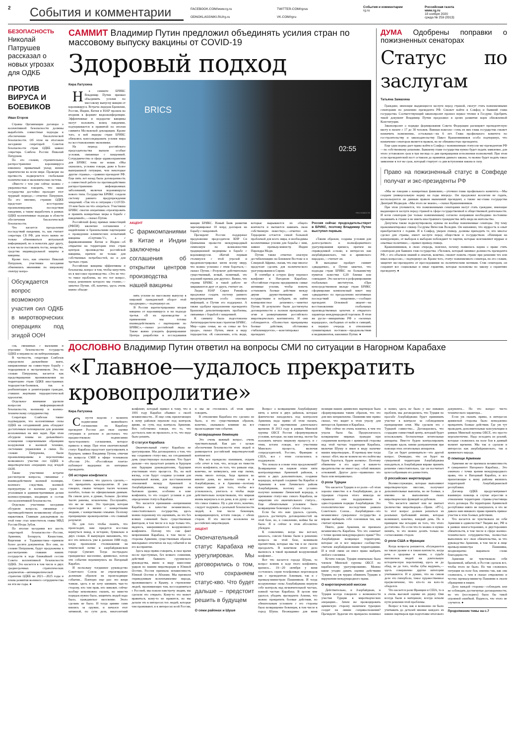2
События и комментарии
FACEBOOK.COM/www.rg.ru
ODNOKLASSNIKI.RU/rg.ru
TWITTER.COM/rgrus
VK.COM/rgru
События и комментарии
rg.ru
Российская газета
www.rg.ru
18 ноября 2020
среда № 259 (8313)
БЕЗОПАСНОСТЬ
Николай Патрушев рассказал о новых угрозах для ОДКБ
ПРОТИВ ВИРУСА И БОЕВИКОВ
Иван Егоров
Страны Организации договора о коллективной безопасности должны выработать совместные подходы к обеспечению биологической безопасности. Об этом на итоговом заседании секретарей Советов безопасности стран ОДКБ заявил секретарь Совбеза России Николай Патрушев.
По его словам, стремительное распространение коронавируса изменило привычный уклад жизни практически во всем мире. Проверке на прочность подвергается глобальная политическая и экономическая система.
«Вместе с тем уже сейчас можно с уверенностью говорить, что наши государства достойно проходят этот трудный период»,—отметил Патрушев. По его мнению, странам ОДКБ предстоит всесторонне проанализировать последствия пандемии, а также выработать в рамках ОДКБ коллективные подходы в области обеспечения биологической безопасности.
Что касается преодоления последствий пандемии, то, как считает секретарь СБ РФ, для этого важно не только обмениваться актуальной информацией, но и помогать друг другу, в том числе поставлять тесты, лекарства, средства индивидуальной защиты и вакцины.
Кроме того, как отметил Николай Патрушев, участники заседания обменялись мнениями по широкому спектру вопро-
Обсуждается вопрос возможного участия сил ОДКБ в миротворческих операциях под эгидой ООН
сов, связанных с вызовами и угрозами безопасности государств ОДКБ и мерами по их нейтрализации.
В частности, секретари Совбезов определили дальнейшие шаги, направленные на совместную борьбу с терроризмом и экстремизмом. Это, по словам Патрушева, касается как предотвращения проникновения на территорию стран ОДКБ иностранных террористов-боевиков, так и реабилитации и реинтеграции граждан, ставших жертвами террористической идеологии.
Отдельное внимание уделили вопросам информационной безопасности, военному и военно-техническому сотрудничеству.
Секретари Совбезов также подтвердили, что коллективные силы ОДКБ на сегодняшний день обладают достаточным потенциалом для решения возложенных на них задач. При этом обсудили планы их дальнейшего оснащения современными образцами вооружения и военной техники, системами управления и связи. По словам Патрушева, были проанализированы и перспективы возможного участия сил ОДКБ в миротворческих операциях под эгидой ООН.
Также участники встречи рассмотрели вопросы, связанные с взаимодействием военной полиции, военного следствия, военной прокуратуры и военных судов по уголовным и административным делам военнослужащих, входящих в состав сил коллективной безопасности.
Отдельно участники заседания обсудили вопросы, связанные с противодействием незаконному обороту наркотиков. Главным докладчиком по этой теме стал заместитель главы МВД России Игорь Зубов.
По итогам заседания все шесть секретарей безопасности—России, Армении, Беларуси, Казахстана, Киргизии и Таджикистана—приняли более десяти документов. Все они, по словам Патрушева, будут предложены к рассмотрению главами наших государств в ходе ближайшей сессии Совета коллективной безопасности ОДКБ. Это касается в том числе и двух среднесрочных стратегических документов—антинаркотической стратегии ОДКБ на 2021—2025 годы и плана развития военного сотрудничества на эти же годы. ●
САММИТ Владимир Путин предложил объединять усилия стран по массовому выпуску вакцины от COVID-19
Здоровый подход
Кира Латухина
На саммите БРИКС Владимир Путин призвал объединять усилия по массовому выпуску вакцин от коронавируса. Встреча лидеров Бразилии, России, Индии, Китая и ЮАР прошла во вторник в формате видеоконференции. Эффективные и недорогие вакцины могут положить конец пандемии, подчеркивается в принятой по итогам саммита Московской декларации. Кроме того, в ней лидеры стран БРИКС обязались консолидировать усилия мира по восстановлению экономики.
На период российского председательства выпали особые условия, связанные с пандемией. Сотрудничество в сфере здравоохранения для БРИКС тема не новая. «Мы оказались, условно говоря, даже в более выигрышной ситуации, чем некоторые другие страны»,—сравнил президент РФ. Еще пять лет назад была договоренность о совместной работе по противодействию распространению инфекционных заболеваний, включая коронавирусы нового типа. Государства БРИКС создали систему раннего предупреждения эпидемий. «Так что в ситуации с COVID-19 нам было на что опереться. Участники БРИКС смогли оперативно отреагировать и принять конкретные меры в борьбе с пандемией»,—сказал Путин.
Российский фонд прямых инвестиций (РФПИ) заключил соглашения с индийскими и бразильскими партнерами о проведении клинических испытаний вакцины «Спутник-V», а с фармкомпаниями Китая и Индии—об открытии на территории этих стран центров производства российской вакцины, причем не только для собственных потребностей, но и для третьих стран.
Российские вакцины эффективны и безопасны, вопрос в том, чтобы запустить их в массовое производство. «Это не что-то такое проблема, но это тот вопрос, перед решением которого мы стоим»,—заметил Путин. «И, конечно, здесь очень важно объеди-
BRICS
02:55
РИА НОВОСТИ
АКЦЕНТ
С фармкомпаниями в Китае и Индии заключены соглашения об открытии центров производства нашей вакцины
нять усилия по массовому выпуску в широкий гражданский оборот этой продукции»,—подчеркнул он.
В России зарегистрирована вторая вакцина от коронавируса и на подходе третья. «В их производстве и применении мы готовы взаимодействовать с партнерами по БРИКС»,—сказал российский лидер. Также важно ускорить формирование Центра разработки и исследования вакцин БРИКС. Новый Банк развития зарезервировал 10 млрд долларов на борьбу с пандемией.
Президент России поддержал предложение председателя КНР Си Цзиньпина провести международный симпозиум по возможностям традиционной медицины в борьбе с коронавирусом. «Китай первым столкнулся с этой угрозой и продемонстрировал затем всему миру, что можно успешно с этим бороться,—сказал Путин.—Результат действительно существенный, ясный, понятный, это хороший пример для других». Важно, что страны БРИКС в такой работе не закрываются друг от друга, считает он.
Лидер ЮАР Сирил Рамафоза предложил создать систему раннего предупреждения особо опасных инфекций, и Путин его поддержал. А также одобрил предложение президента Бразилии деполитизировать проблемы, связанные с борьбой с пандемией.
К саммиту была подготовлена Антитеррористическая стратегия БРИКС. Мир—одна семья, но «в семье не без урода», сказал Путин, имея в виду террористов. «К сожалению, есть люди, которые вырываются из общего контекста и пытаются навязать свою собственную повестку»,—отметил он. Терроризм остается самой большой проблемой для всего мира, и необходимы коллективные усилия для борьбы с ним, заявил премьер-министр Индии Нарендра Моди.
Путин также отметил опасную дестабилизацию на Ближнем Востоке и в Северной Африке, сказав, что еще многое предстоит сделать для политического урегулирования в Сирии.
В сентябре в острую фазу перешел конфликт в Нагорном Карабахе. «Российская сторона предприняла самые активные усилия, чтобы помочь остановить боевые действия между двумя дружественными нам государствами и побудить их найти компромиссное решение»,—заметил Путин. В результате были достигнуты договоренности о полном прекращении огня и развертывании российского миротворческого контингента. И они соблюдаются. «Полностью прекращены боевые действия, обстановка стабилизируется»,—констатировал президент.
Россия сейчас председательствует в БРИКС, поэтому Владимир Путин выступил первым.
«Таким образом, созданы условия для долгосрочного и полноформатного урегулирования кризиса, причем на справедливой основе, в интересах как азербайджанского, так и армянского народов»,—считает он.
В выходные пройдет саммит «двадцатки», и Путин заметил, что подходы стран БРИКС по большинству пунктов повестки G20 близки или совпадают. Это касается и реформирования глобальных институтов. «При непосредственном вкладе стран БРИКС сформирован комплексный пакет мер «двадцатки» по преодолению негативных последствий пандемии»,—сообщил президент. Основной акцент—на восстановлении глобальных производственных цепочек и открытого характера международной торговли. В этом же русле—инициатива РФ о «зеленых коридорах», свободных от войн и санкций, в первую очередь в отношении гуманитарных поставок—продовольствия и медикаментов, напомнил Путин. ●
ДУМА Одобрены поправки о пожизненных сенаторах
Статус по заслугам
Татьяна Замахина
Граждане, имеющие выдающиеся заслуги перед страной, смогут стать пожизненными сенаторами по решению президента РФ. Сможет войти в Совфед и бывший глава государства. Соответствующий законопроект прошел первое чтение в Госдуме. Одобрить такой документ Владимир Путин предложил в целях развития норм обновленной Конституции.
Законопроект о порядке формирования Совета Федерации расширяет президентскую квоту в палате с 17 до 30 человек. Важная новелла—семь из них глава государства сможет назначить пожизненно, остальных—на 6 лет. Глава профильного комитета по госстроительству и законодательству Павел Крашенинников особо подчеркнул, что назначение сенаторов является правом, но не обязанностью президента.
Еще одна норма дает право войти в Совфед с пожизненным статусом экс-президентам РФ—по собственному решению. Бывшему главе государства нужно будет подать заявление, для этого установлен срок в три месяца со дня прекращения исполнения полномочий. При этом если президентский пост оставлен до принятия данного закона, то можно будет подать такое заявление в тот же срок, который стартует со дня вступления закона в силу.
Право на пожизненный статус в Совфеде получат и экс-президенты РФ
«Мы не говорим о конкретных фамилиях,—уточнил глава профильного комитета.—Мы создаем универсальную норму на годы вперед». Он предложил коллегам не гадать, воспользуются ли данным правом нынешний президент, а также экс-глава государства Дмитрий Медведев. «Мы этого не знаем»,—сказал Крашенинников.
При этом уточняется, что пожизненными сенаторами могут стать граждане, имеющие выдающиеся заслуги перед страной в сфере государственной и общественной деятельности. И всем сенаторам (не только пожизненным) согласно поправкам необходимо постоянно проживать в стране и не иметь иностранного гражданства либо вида на жительство.
Депутаты также подискутировали, нужны ли вообще пожизненные сенаторы. Эту тему прокомментировал спикер Госдумы Вячеслав Володин. Он напомнил, что мудрость и опыт приобретаются с годами. И в Совфед, уверен спикер, должны приходить те, кто многое сделал для страны, имеет заслуги перед обществом и государством. «Невзирая на конкуренцию, от выборов к выборам побеждают те партии, которые возглавляют мудрые и опытные политики»,—привел пример спикер.
Крашенинников, в свою очередь, пояснил, почему появилась норма о праве стать сенатором для бывших глав государства. «Человек, который занимал должность президента РФ, с его объемом знаний и опытом, конечно, сможет помочь стране при решении тех или иных вопросов»,—подчеркнул он. Кроме того, статус пожизненного сенатора, по его словам, защитит экс-президента от преследования по политическим мотивам. Став сенатором, он сохранит все социальные и иные гарантии, которые положены по закону о гарантиях президенту. ●
ДОСЛОВНО Владимир Путин ответил на вопросы СМИ по ситуации в Нагорном Карабахе
«Главное—удалось прекратить кровопролитие»
Кира Латухина
Спустя неделю с момента подписания важнейшего соглашения по Карабаху президент России дал свои оценки ситуации в регионе и рассказал, что предшествовало подписанию трехстороннего соглашения, которое привело к миру. При этом окончательный статус Карабаха предстоит урегулировать в будущем, заявил Владимир Путин, отвечая на вопросы СМИ в эфире телеканала «Россия 24». «Российская газета» публикует выдержки из интервью президента.
Об истории конфликта
Самое главное, что удалось сделать,—это прекратить кровопролитие. Я уже говорил, свыше четырех тысяч человек погибло, только по официальным данным. На самом деле, я думаю, больше. Десятки тысяч ранены, искалечены. Послушайте, это же не кино. Это трагедия, которая происходит в жизни с конкретными людьми, с конкретными семьями. Поэтому прекращение кровопролития—это главный результат.
Но для того чтобы понять, что происходит, нам придется все-таки вернуться назад, в историю, буквально в двух словах. Я вынужден напомнить, что все это началось уже в далеком 1988 году, когда произошли столкновения на этнической почве в азербайджанском городе Сумгаит. Тогда пострадало гражданское население, армянское, потом эти события перекинулись на Нагорный Карабах.
И поскольку тогдашнее руководство Советского Союза не отреагировало должным образом на происходящие события... Повторю еще раз: это вещи тонкие, здесь я не хочу занимать чью-то сторону, кто там прав, кто виноват, сейчас вообще невозможно сказать, но навести порядок нужно было, защитить людей надо было, гражданское население. Этого сделано не было. И тогда армяне сами взялись за оружие, и начался этот затяжной, по сути дела, многолетний конфликт, который привел к тому, что в 1991 году Карабах объявил о своей независимости... И еще семь прилегающих к нему районов перешли под контроль армян, по сути, под контроль Армении. Вот, собственно говоря, это то, что досталось нам из прошлого, и то, что надо было решить.
О статусе Карабаха
Окончательный статус Карабаха не урегулирован. Мы договорились о том, что мы сохраняем статус-кво, на сегодняшний день существующее положение. Что будет дальше—это предстоит решить в будущем или будущим руководителям, будущим участникам этого процесса. Но, на мой взгляд, если будут созданы условия для нормальной жизни, для восстановления отношений между Арменией и Азербайджаном, между людьми на бытовом уровне, особенно в зоне конфликта, то это создаст условия и для определения статуса Карабаха.
Что касается признания—непризнания Карабаха в качестве независимого, самостоятельного государства, здесь можно поразному это оценивать, но это без всяких сомнений было существенным фактором, в том числе и в ходе только что, надеюсь, завершившегося вооруженного конфликта. Потому что сам факт непризнания Карабаха, в том числе со стороны Армении, существенным образом накладывал отпечаток на ход событий и на его восприятие.
Здесь надо прямо говорить, в свое время после преступных, без всякого сомнения, действий бывшего грузинского руководства, имею в виду нанесение ударов по нашим миротворцам в Южной Осетии, Россия признала независимость Южной Осетии и Абхазии. Мы признали справедливым волеизъявление народа, проживающего в Крыму, и стремление людей, проживающих там, воссоединиться с Россией, мы пошли навстречу людям, мы сделали это открыто. Кому-то это может нравиться, кому-то не нравится, но мы делали это в интересах тех людей, которые там проживают, и в интересах всей России, и мы не стеснялись об этом прямо говорить.
В отношении Карабаха это сделано не было, и это существенным образом, конечно, оказывало влияние на все происходящие там события.
О возвращении беженцев
Это очень важный вопрос, очень чувствительный. Как раз с целью обеспечения безопасности этих людей и размещается российский миротворческий контингент.
Мы все прекрасно понимаем, отдаем себе отчет в том, что, исходя из тяжести этого конфликта, из того, что раньше еще, конечно, не затянулись, они еще свежи, очень много потерь, беда пришла во многие дома, во многие семьи и в Азербайджане, и в Армении—поэтому нужно время для того, чтобы все успокоилось, улеглось и чтобы люди действительно почувствовали, что мирная жизнь вернулась в их дома, в их душу—вот что самое главное. Ну а для этого, конечно, следует подумать о реальной безопасности людей, в том числе беженцев, возвращающихся, кстати говоря, с обеих сторон. И эта миссия возложена на российских миротворцев.
АКЦЕНТ
Окончательный статус Карабаха не урегулирован. Мы договорились о том, что сохраняем статус-кво. Что будет дальше – предстоит решить в будущем
О семи районах и Шуше
Вопрос о возвращении Азербайджану пяти, а затем и двух районов, которые фактически находились под контролем Армении, надо прямо об этом сказать, ставился на протяжении длительного времени. В 2013 году в рамках Минской группы ОБСЕ Россия сформулировала условия, которые, на наш взгляд, могли бы положить начало мирному процессу, и с этим, кстати говоря, все участники Минского процесса, включая сопредседателей, Россию, Францию и США, все с этим согласились и поддержали.
Что лежало в основе этих предложений? Возвращение на первом этапе пяти контролируемых Арменией районов, а затем и двух дополнительно, создание коридора, который соединял бы Карабах и Армению в зоне Лачинского района Азербайджана, поэтому он условно получил название Лачинский коридор, и признание статус-кво самого Карабаха, не закрепляя его окончательного статуса... Еще обязательным условием было возвращение беженцев с обеих сторон...
Если бы это нам удалось сделать, удалось достигнуть договоренностей на этой базе, но, к сожалению, войны бы не было. Я и сейчас в этом абсолютно убежден.
К сожалению, когда мы вот-вот, казалось, совсем близко были к решению вопроса на этой базе, возникали препятствия, которые мы так и не смогли преодолеть. В конечном итоге дело вылилось в такой кровавый вооруженный конфликт...
Вот что касается города Шуша, то вопрос возник в ходе этого конфликта, кризиса... 19—20 октября у меня состоялась серия телефонных переговоров как с президентом Алиевым, так и с премьер-министром Пашиняном. И тогда вооруженные силы Азербайджана вернули себе контроль над незначительной частью, южной частью Карабаха. В целом мне удалось убедить президента Алиева, что можно прекратить боевые действия, но обязательным условием с его стороны было возвращение беженцев, в том числе в город Шуша. Неожиданно для меня позиция наших армянских партнеров была сформулирована таким образом, что это для них неприемлемо. Пашинян мне прямо сказал, что видит в этом угрозу для интересов Армении и Карабаха.
Мне сейчас не очень понятно, в чем эта угроза была бы. Предполагалось возвращение мирных граждан при сохранении контроля с армянской стороны над этой частью территории Карабаха, включая Шушу и имея в виду наличие наших миротворцев... И премьер мне тогда сказал: «Нет, мы не можем на это пойти мы будем бороться, будем воевать». Поэтому обвинение в его адрес в каком-то предательстве не имеет под собой никаких оснований. Другое дело—правильно это было или неправильно.
О роли Турции
Что касается Турции и ее роли—об этом хорошо известно и в Азербайджане, да и турецкая сторона этого никогда не скрывала: они поддерживали в одностороннем порядке Азербайджан. Это геополитические последствия развала Советского Союза... Азербайджан—это независимое суверенное государство и вправе выбирать себе союзников так, как считает нужным.
Никто, даже Армения, не признала независимость Карабаха. Что это означает с точки зрения международного права? Что Азербайджан возвращал территории, которые он и все мировое сообщество считали азербайджанскими территориями. И в этой связи он имел право выбрать любого союзника.
Кстати говоря, Турция изначально была членом Минской группы ОБСЕ по карабахскому урегулированию. Можно какие угодно давать оценки действиям Турции, но уж трудно обвинить Турцию в нарушении международного права.
О миротворческой миссии
Действительно, и Азербайджан, и Турция всегда говорили о возможности участия Турции в миротворческих операциях... Зачем же провоцировать армянскую сторону наличием турецких солдат на линии соприкосновения? Президент Эрдоган это прекрасно понимал и понял, здесь не было у нас никаких проблем, мы договорились, что Турция по просьбе Азербайджана будет принимать участие в контроле за соблюдением прекращения огня. Мы сделаем это с Турцией совместно... Договорились, что создадим совместный центр, который будет использовать беспилотные летательные аппараты. Вместе будем контролировать ситуацию вдоль линии разграничения при помощи этих летательных аппаратов.
Где он будет размещаться—это другой вопрос. Очевидно, что он будет на суверенной территории Азербайджана находиться, и Азербайджан вправе принять решение самостоятельно, где он посчитает целесообразным его разместить.
О российских миротворцах
Военнослужащие, которые выполняют миротворческую миссию, получают дополнительные выплаты, но не боевые, а именно за выполнение своих миротворческих функций за рубежом.
Что касается хватает или не хватает (количества миротворцев.—Прим. «РГ»), то этот вопрос должен решаться из реальных требований жизни, которые возникают, конечно, каждый день. Но в принципе мы исходим из того, что этого достаточно. Но если что-то можно и нужно менять, то это можно делать только по согласованию сторон.
О роли США и Франции
Когда вопросы решаются, обсуждаются на таком уровне и в таком контексте, когда речь о здоровье и жизни, о судьбе миллионов людей на длительную историческую перспективу, здесь не до обид, не до того, чтобы губы надувать,—здесь совершенно другие категории учитываются. И я думаю, что на самом деле это гипербола, такое художественное преувеличение, что кто-то на кого-то обиделся.
Что касается роли Франции и США, то я в очень высокой оценке их держу. Они всегда были в материале, всегда искали пути решения этой проблемы.
Вопрос в том, как и возможно ли было учитывать до деталей мнение каждого из наших партнеров при подготовке итогового документа... Но это вопрос чисто технического характера...
Если уж сказать прямо, в интересах армянской стороны было немедленно прекратить боевые действия. Где уж тут проводить дополнительные консультации в рамках Минской группы ОБСЕ, это просто нереалистично. Надо исходить из реалий, которые сложились на поле боя в данный момент времени. Мы так и сделали в интересах как азербайджанского, так и армянского народа.
О помощи Армении
Армения же не признала независимость и суверенитет Нагорного Карабаха... Это означало с точки зрения международного права, что и Нагорный Карабах, и все прилегающие к нему районы являлись территорией Азербайджанской республики.
Договор ОДКБ предусматривает взаимную помощь в случае агрессии в отношении территории страны-участницы этого договора. На территорию Армянской республики никто не покушался, и это не давало нам никакого права принять прямое участие в этих боевых действиях.
Что касается не чувствовала ли себя Армения в одиночестве? Уверяю вас, РФ и в рамках многосторонних, и двусторонних обязательств, в том числе в сфере военно-технического сотрудничества, полностью выполняла все свои обязательства, за что руководство Армении, в том числе в лице премьер-министра Пашиняна, неоднократно выражало слова благодарности.
Армения не чувствовала себя брошенной, забытой, и Россия сделала все, чтобы этого не было. Но так сложилась ситуация на поле боя, именно так, как она сложилась, о чем я сказал откровенно и честно премьер-министр Пашинян в своем обращении к нации.
Дело каждой стороны—соблюдать или не соблюдать достигнутые договоренности, но это (последнее) было бы такой огромной ошибкой. Надеюсь, что этого не случится. ●
Продолжение темы на с.7